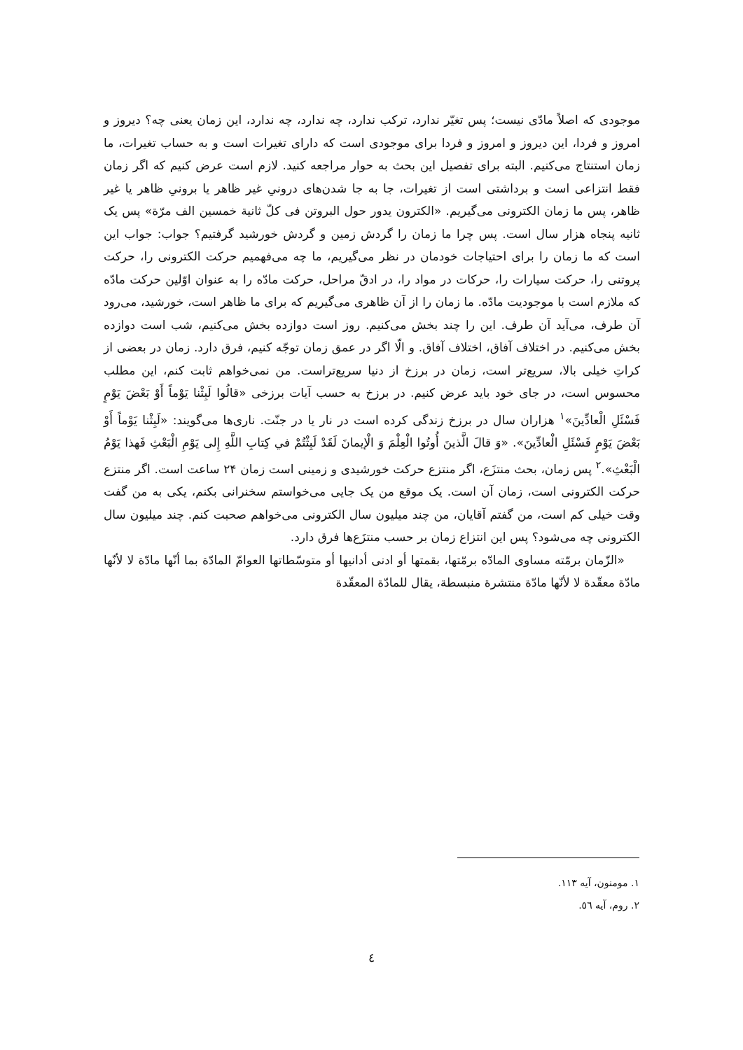موجودی که اصلاً مادّی نیست؛ پس تغیّر ندارد، ترکب ندارد، چه ندارد، چه ندارد، این زمان یعنی چه؟ دیروز و امروز و فردا، این دیروز و امروز و فردا برای موجودی است که دارای تغیرات است و به حساب تغیرات، ما زمان استنتاج می‌کنیم. البته برای تفصیل این بحث به حوار مراجعه کنید. لازم است عرض کنیم که اگر زمان فقط انتزاعی است و برداشتی است از تغیرات، جا به جا شدن‌های درونیِ غیر ظاهر یا برونیِ ظاهر یا غیر ظاهر، پس ما زمان الکترونی می‌گیریم. «الکترون یدور حول البروتن فی کلّ ثانیة خمسین الف مرّة» پس یک ثانیه پنجاه هزار سال است. پس چرا ما زمان را گردش زمین و گردش خورشید گرفتیم؟ جواب: جواب این است که ما زمان را برای احتیاجات خودمان در نظر می‌گیریم، ما چه می‌فهمیم حرکت الکترونی را، حرکت پروتنی را، حرکت سیارات را، حرکات در مواد را، در ادقّ مراحل، حرکت مادّه را به عنوان اوّلین حرکت مادّه که ملازم است با موجودیت مادّه. ما زمان را از آن ظاهری می‌گیریم که برای ما ظاهر است، خورشید، می‌رود آن طرف، می‌آید آن طرف. این را چند بخش می‌کنیم. روز است دوازده بخش می‌کنیم، شب است دوازده بخش می‌کنیم. در اختلاف آفاق، اختلاف آفاق. و الّا اگر در عمق زمان توجّه کنیم، فرق دارد. زمان در بعضی از کراتِ خیلی بالا، سریع‌تر است، زمان در برزخ از دنیا سریع‌تراست. من نمی‌خواهم ثابت کنم، این مطلب محسوس است، در جای خود باید عرض کنیم. در برزخ به حسب آیات برزخی «قالُوا لَبِثْنا يَوْماً أَوْ بَعْضَ يَوْمٍ فَسْئَلِ الْعادِّينَ»<sup>۱</sup> هزاران سال در برزخ زندگی کرده است در نار یا در جنّت. ناری‌ها می‌گویند: «لَبِثْنا يَوْماً أَوْ بَعْضَ يَوْمٍ فَسْئَلِ الْعادِّينَ». «وَ قالَ الَّذينَ أُوتُوا الْعِلْمَ وَ الْإيمانَ لَقَدْ لَبِثْتُمْ في كِتابِ اللَّهِ إِلى يَوْمِ الْبَعْثِ فَهذا يَوْمُ الْبَعْثِ».<sup>۲</sup> پس زمان، بحث منتزَع، اگر منتزع حرکت خورشیدی و زمینی است زمان ۲۴ ساعت است. اگر منتزع حرکت الکترونی است، زمان آن است. یک موقع من یک جایی می‌خواستم سخنرانی بکنم، یکی به من گفت وقت خیلی کم است، من گفتم آقایان، من چند میلیون سال الکترونی می‌خواهم صحبت کنم. چند میلیون سال الکترونی چه می‌شود؟ پس این انتزاع زمان بر حسب منتزَع‌ها فرق دارد.
«الزّمان برمّته مساوی المادّه برمّتها، بقمتها أو ادنی أدانیها أو متوسّطاتها العوامّ المادّة بما أنّها مادّة لا لأنّها مادّة معقّدة لا لأنّها مادّة منتشرة منبسطة، یقال للمادّة المعقّدة
۱. مومنون، آیه ۱۱۳.
۲. روم، آیه ٥٦.
٤